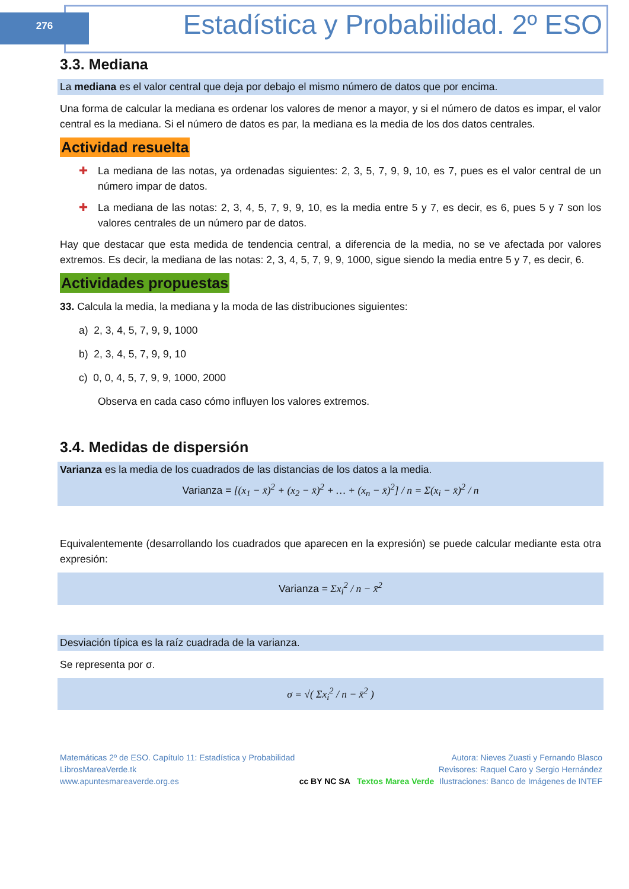276
Estadística y Probabilidad. 2º ESO
3.3. Mediana
La mediana es el valor central que deja por debajo el mismo número de datos que por encima.
Una forma de calcular la mediana es ordenar los valores de menor a mayor, y si el número de datos es impar, el valor central es la mediana. Si el número de datos es par, la mediana es la media de los dos datos centrales.
Actividad resuelta
✚ La mediana de las notas, ya ordenadas siguientes: 2, 3, 5, 7, 9, 9, 10, es 7, pues es el valor central de un número impar de datos.
✚ La mediana de las notas: 2, 3, 4, 5, 7, 9, 9, 10, es la media entre 5 y 7, es decir, es 6, pues 5 y 7 son los valores centrales de un número par de datos.
Hay que destacar que esta medida de tendencia central, a diferencia de la media, no se ve afectada por valores extremos. Es decir, la mediana de las notas: 2, 3, 4, 5, 7, 9, 9, 1000, sigue siendo la media entre 5 y 7, es decir, 6.
Actividades propuestas
33. Calcula la media, la mediana y la moda de las distribuciones siguientes:
a) 2, 3, 4, 5, 7, 9, 9, 1000
b) 2, 3, 4, 5, 7, 9, 9, 10
c) 0, 0, 4, 5, 7, 9, 9, 1000, 2000
Observa en cada caso cómo influyen los valores extremos.
3.4. Medidas de dispersión
Varianza es la media de los cuadrados de las distancias de los datos a la media.
Varianza = [(x<sub>1</sub> − x̄)<sup>2</sup> + (x<sub>2</sub> − x̄)<sup>2</sup> + … + (x<sub>n</sub> − x̄)<sup>2</sup>] / n = Σ(x<sub>i</sub> − x̄)<sup>2</sup> / n
Equivalentemente (desarrollando los cuadrados que aparecen en la expresión) se puede calcular mediante esta otra expresión:
Varianza = Σx<sub>i</sub><sup>2</sup> / n − x̄<sup>2</sup>
Desviación típica es la raíz cuadrada de la varianza.
Se representa por σ.
σ = √( Σx<sub>i</sub><sup>2</sup> / n − x̄<sup>2</sup> )
Matemáticas 2º de ESO. Capítulo 11: Estadística y Probabilidad
LibrosMareaVerde.tk
www.apuntesmareaverde.org.es
cc BY NC SA Textos Marea Verde
Autora: Nieves Zuasti y Fernando Blasco
Revisores: Raquel Caro y Sergio Hernández
Ilustraciones: Banco de Imágenes de INTEF